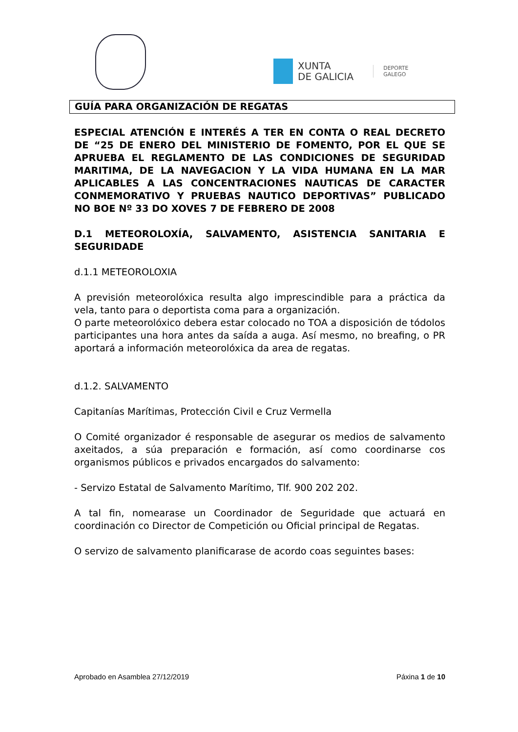XUNTA
DE GALICIA
DEPORTE
GALEGO
GUÍA PARA ORGANIZACIÓN DE REGATAS
ESPECIAL ATENCIÓN E INTERÉS A TER EN CONTA O REAL DECRETO DE “25 DE ENERO DEL MINISTERIO DE FOMENTO, POR EL QUE SE APRUEBA EL REGLAMENTO DE LAS CONDICIONES DE SEGURIDAD MARITIMA, DE LA NAVEGACION Y LA VIDA HUMANA EN LA MAR APLICABLES A LAS CONCENTRACIONES NAUTICAS DE CARACTER CONMEMORATIVO Y PRUEBAS NAUTICO DEPORTIVAS” PUBLICADO NO BOE Nº 33 DO XOVES 7 DE FEBRERO DE 2008
D.1 METEOROLOXÍA, SALVAMENTO, ASISTENCIA SANITARIA E SEGURIDADE
d.1.1 METEOROLOXIA
A previsión meteorolóxica resulta algo imprescindible para a práctica da vela, tanto para o deportista coma para a organización.
O parte meteorolóxico debera estar colocado no TOA a disposición de tódolos participantes una hora antes da saída a auga. Así mesmo, no breafing, o PR aportará a información meteorolóxica da area de regatas.
d.1.2. SALVAMENTO
Capitanías Marítimas, Protección Civil e Cruz Vermella
O Comité organizador é responsable de asegurar os medios de salvamento axeitados, a súa preparación e formación, así como coordinarse cos organismos públicos e privados encargados do salvamento:
- Servizo Estatal de Salvamento Marítimo, Tlf. 900 202 202.
A tal fin, nomearase un Coordinador de Seguridade que actuará en coordinación co Director de Competición ou Oficial principal de Regatas.
O servizo de salvamento planificarase de acordo coas seguintes bases:
Aprobado en Asamblea 27/12/2019 Páxina 1 de 10